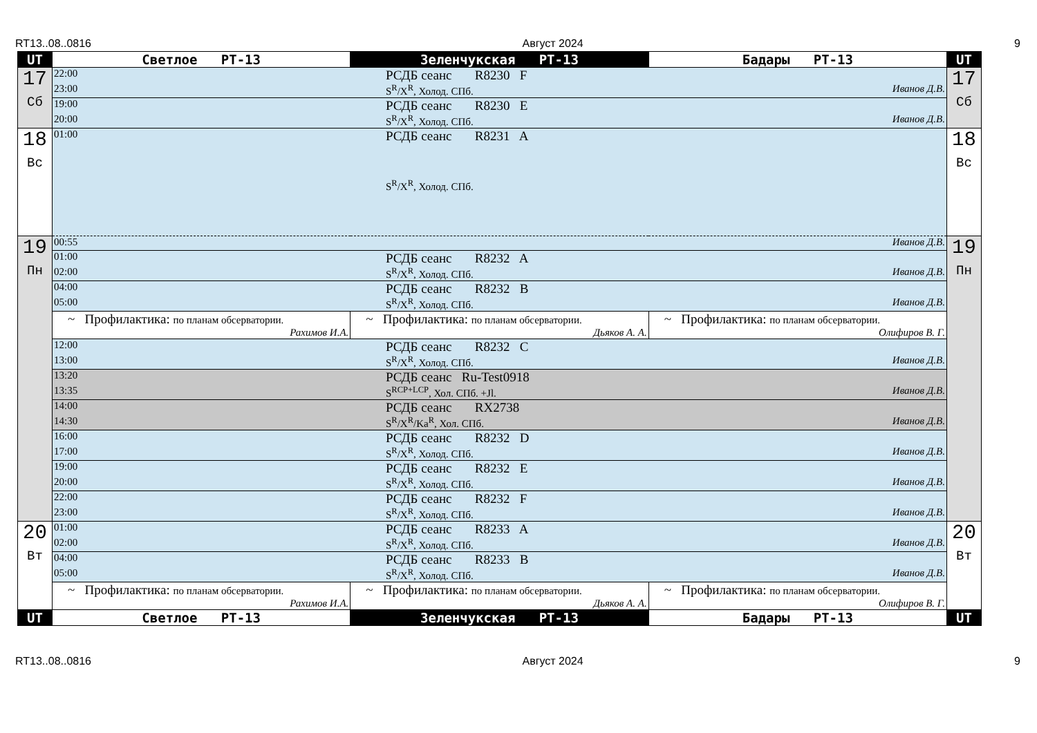RT13..08..0816 Август 2024 9
| UT | Светлое РТ-13 | Зеленчукская РТ-13 | Бадары РТ-13 | UT |
| --- | --- | --- | --- | --- |
| 17 Сб | 22:00 РСДБ сеанс R8230 F 23:00 S<sup>R</sup>/X<sup>R</sup>, Холод. СПб. Иванов Д.В. | | | 17 Сб |
| | 19:00 РСДБ сеанс R8230 E 20:00 S<sup>R</sup>/X<sup>R</sup>, Холод. СПб. Иванов Д.В. | | | |
| 18 Вс | 01:00 РСДБ сеанс R8231 A S<sup>R</sup>/X<sup>R</sup>, Холод. СПб. | | | 18 Вс |
| 19 Пн | 00:55 Иванов Д.В. | | | 19 Пн |
| | 01:00 РСДБ сеанс R8232 A 02:00 S<sup>R</sup>/X<sup>R</sup>, Холод. СПб. Иванов Д.В. | | | |
| | 04:00 РСДБ сеанс R8232 B 05:00 S<sup>R</sup>/X<sup>R</sup>, Холод. СПб. Иванов Д.В. | | | |
| | ~ Профилактика: по планам обсерватории. Рахимов И.А. | ~ Профилактика: по планам обсерватории. Дьяков А. А. | ~ Профилактика: по планам обсерватории. Олифиров В. Г. | |
| | 12:00 РСДБ сеанс R8232 C 13:00 S<sup>R</sup>/X<sup>R</sup>, Холод. СПб. Иванов Д.В. | | | |
| | 13:20 РСДБ сеанс Ru-Test0918 13:35 S<sup>RCP+LCP</sup>, Хол. СПб. +Jl. Иванов Д.В. | | | |
| | 14:00 РСДБ сеанс RX2738 14:30 S<sup>R</sup>/X<sup>R</sup>/Ka<sup>R</sup>, Хол. СПб. Иванов Д.В. | | | |
| | 16:00 РСДБ сеанс R8232 D 17:00 S<sup>R</sup>/X<sup>R</sup>, Холод. СПб. Иванов Д.В. | | | |
| | 19:00 РСДБ сеанс R8232 E 20:00 S<sup>R</sup>/X<sup>R</sup>, Холод. СПб. Иванов Д.В. | | | |
| | 22:00 РСДБ сеанс R8232 F 23:00 S<sup>R</sup>/X<sup>R</sup>, Холод. СПб. Иванов Д.В. | | | |
| 20 Вт | 01:00 РСДБ сеанс R8233 A 02:00 S<sup>R</sup>/X<sup>R</sup>, Холод. СПб. Иванов Д.В. | | | 20 Вт |
| | 04:00 РСДБ сеанс R8233 B 05:00 S<sup>R</sup>/X<sup>R</sup>, Холод. СПб. Иванов Д.В. | | | |
| | ~ Профилактика: по планам обсерватории. Рахимов И.А. | ~ Профилактика: по планам обсерватории. Дьяков А. А. | ~ Профилактика: по планам обсерватории. Олифиров В. Г. | |
| UT | Светлое РТ-13 | Зеленчукская РТ-13 | Бадары РТ-13 | UT |
RT13..08..0816 Август 2024 9